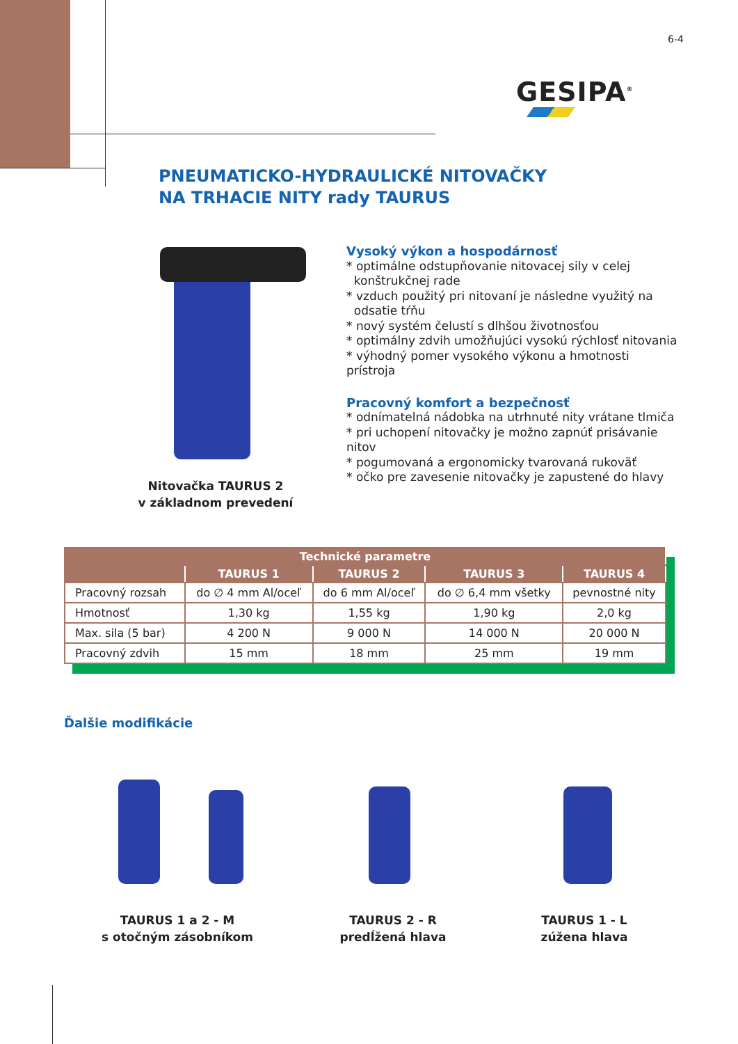6-4
GESIPA<sup>®</sup>
PNEUMATICKO-HYDRAULICKÉ NITOVAČKY
NA TRHACIE NITY rady TAURUS
Nitovačka TAURUS 2
v základnom prevedení
Vysoký výkon a hospodárnosť
* optimálne odstupňovanie nitovacej sily v celej
konštrukčnej rade
* vzduch použitý pri nitovaní je následne využitý na
odsatie tŕňu
* nový systém čelustí s dlhšou životnosťou
* optimálny zdvih umožňujúci vysokú rýchlosť nitovania
* výhodný pomer vysokého výkonu a hmotnosti prístroja
Pracovný komfort a bezpečnosť
* odnímatelná nádobka na utrhnuté nity vrátane tlmiča
* pri uchopení nitovačky je možno zapnúť prisávanie nitov
* pogumovaná a ergonomicky tvarovaná rukoväť
* očko pre zavesenie nitovačky je zapustené do hlavy
| Technické parametre | | | | |
| --- | --- | --- | --- | --- |
| | TAURUS 1 | TAURUS 2 | TAURUS 3 | TAURUS 4 |
| Pracovný rozsah | do ∅ 4 mm Al/oceľ | do 6 mm Al/oceľ | do ∅ 6,4 mm všetky | pevnostné nity |
| Hmotnosť | 1,30 kg | 1,55 kg | 1,90 kg | 2,0 kg |
| Max. sila (5 bar) | 4 200 N | 9 000 N | 14 000 N | 20 000 N |
| Pracovný zdvih | 15 mm | 18 mm | 25 mm | 19 mm |
Ďalšie modifikácie
TAURUS 1 a 2 - M
s otočným zásobníkom
TAURUS 2 - R
predĺžená hlava
TAURUS 1 - L
zúžena hlava